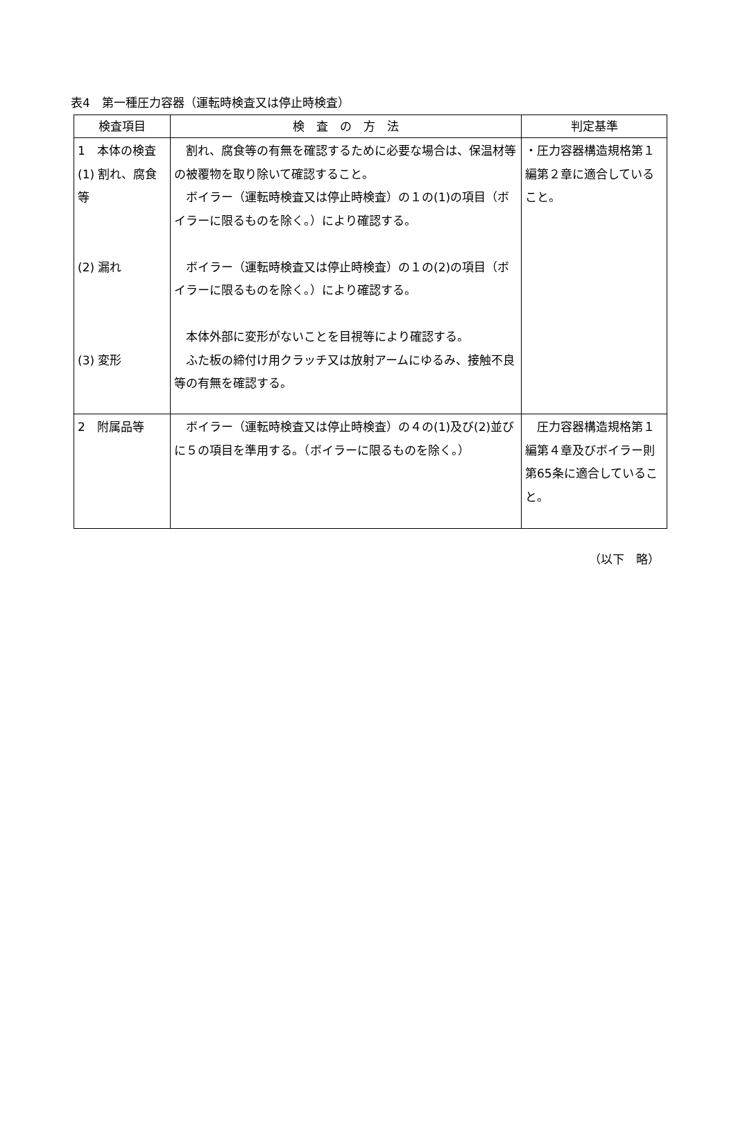表4　第一種圧力容器（運転時検査又は停止時検査）
| 検査項目 | 検 査 の 方 法 | 判定基準 |
| --- | --- | --- |
| 1 本体の検査 (1) 割れ、腐食等 (2) 漏れ (3) 変形 | 割れ、腐食等の有無を確認するために必要な場合は、保温材等の被覆物を取り除いて確認すること。 ボイラー（運転時検査又は停止時検査）の１の(1)の項目（ボイラーに限るものを除く。）により確認する。 ボイラー（運転時検査又は停止時検査）の１の(2)の項目（ボイラーに限るものを除く。）により確認する。 本体外部に変形がないことを目視等により確認する。 ふた板の締付け用クラッチ又は放射アームにゆるみ、接触不良等の有無を確認する。 | ・圧力容器構造規格第１編第２章に適合していること。 |
| 2 附属品等 | ボイラー（運転時検査又は停止時検査）の４の(1)及び(2)並びに５の項目を準用する。（ボイラーに限るものを除く。） | 圧力容器構造規格第１編第４章及びボイラー則第65条に適合していること。 |
（以下　略）